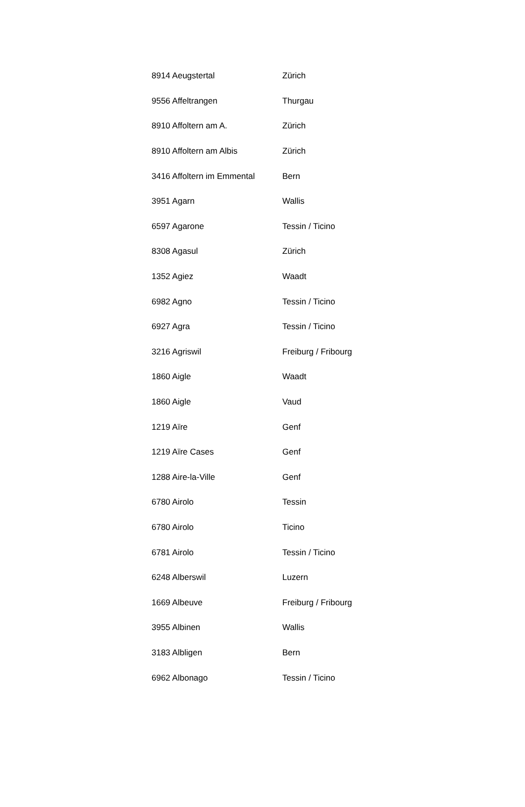| 8914 Aeugstertal | Zürich |
| 9556 Affeltrangen | Thurgau |
| 8910 Affoltern am A. | Zürich |
| 8910 Affoltern am Albis | Zürich |
| 3416 Affoltern im Emmental | Bern |
| 3951 Agarn | Wallis |
| 6597 Agarone | Tessin / Ticino |
| 8308 Agasul | Zürich |
| 1352 Agiez | Waadt |
| 6982 Agno | Tessin / Ticino |
| 6927 Agra | Tessin / Ticino |
| 3216 Agriswil | Freiburg / Fribourg |
| 1860 Aigle | Waadt |
| 1860 Aigle | Vaud |
| 1219 Aïre | Genf |
| 1219 Aïre Cases | Genf |
| 1288 Aire-la-Ville | Genf |
| 6780 Airolo | Tessin |
| 6780 Airolo | Ticino |
| 6781 Airolo | Tessin / Ticino |
| 6248 Alberswil | Luzern |
| 1669 Albeuve | Freiburg / Fribourg |
| 3955 Albinen | Wallis |
| 3183 Albligen | Bern |
| 6962 Albonago | Tessin / Ticino |